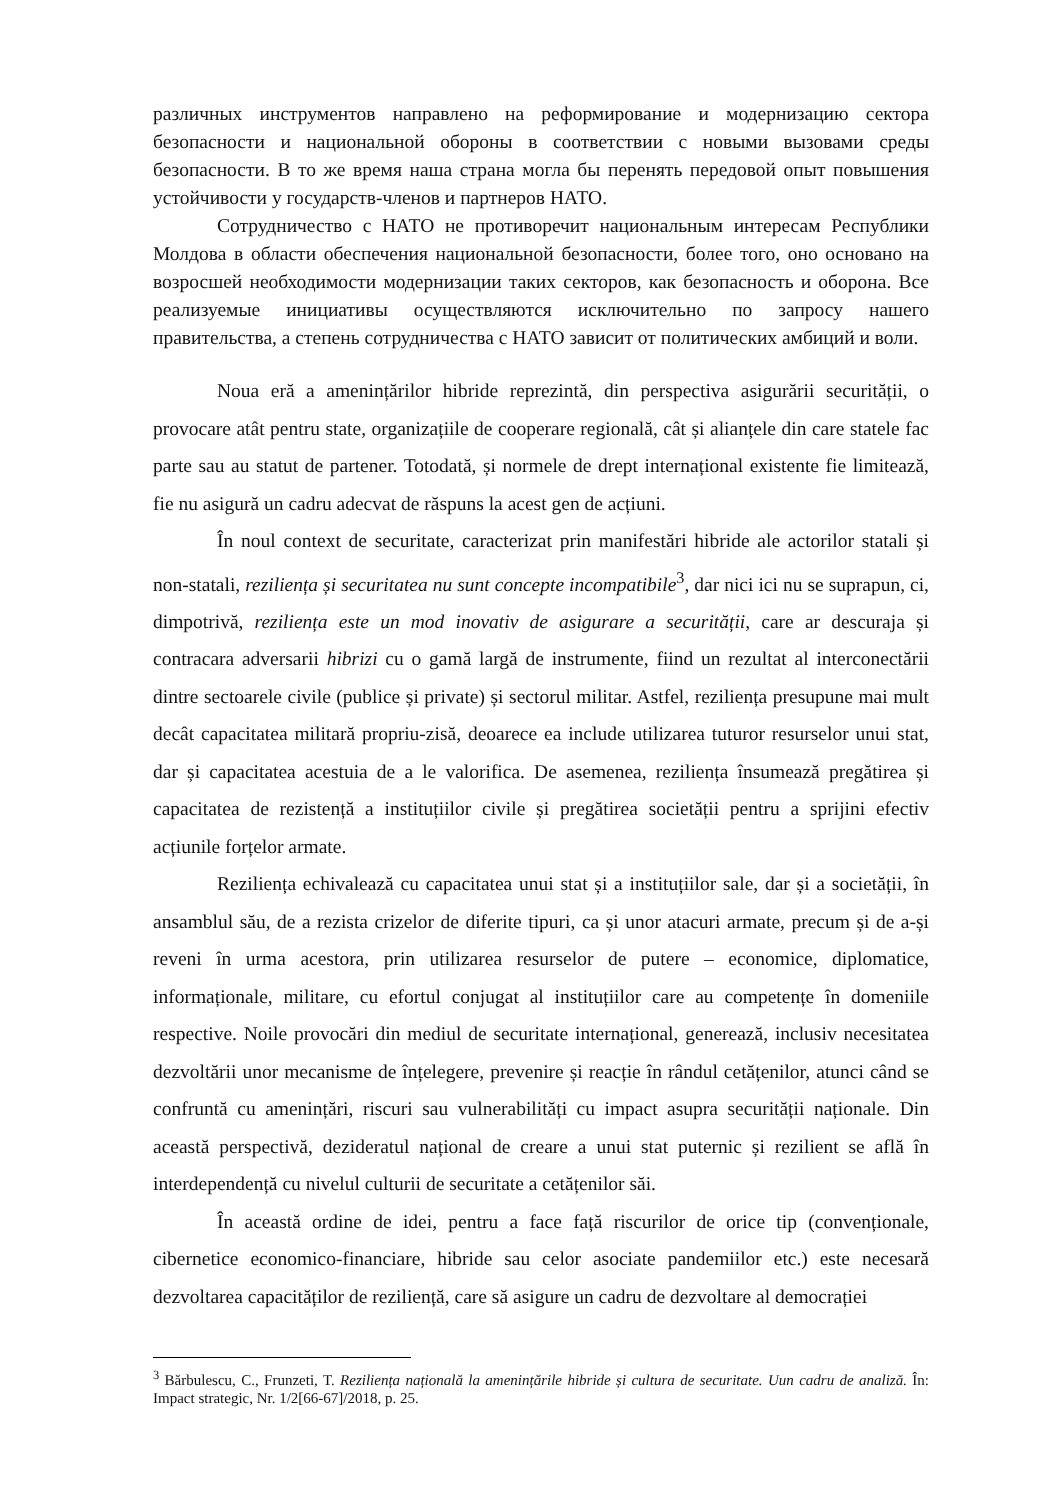различных инструментов направлено на реформирование и модернизацию сектора безопасности и национальной обороны в соответствии с новыми вызовами среды безопасности. В то же время наша страна могла бы перенять передовой опыт повышения устойчивости у государств-членов и партнеров НАТО.
Сотрудничество с НАТО не противоречит национальным интересам Республики Молдова в области обеспечения национальной безопасности, более того, оно основано на возросшей необходимости модернизации таких секторов, как безопасность и оборона. Все реализуемые инициативы осуществляются исключительно по запросу нашего правительства, а степень сотрудничества с НАТО зависит от политических амбиций и воли.
Noua eră a amenințărilor hibride reprezintă, din perspectiva asigurării securității, o provocare atât pentru state, organizațiile de cooperare regională, cât și alianțele din care statele fac parte sau au statut de partener. Totodată, și normele de drept internațional existente fie limitează, fie nu asigură un cadru adecvat de răspuns la acest gen de acțiuni.
În noul context de securitate, caracterizat prin manifestări hibride ale actorilor statali și non-statali, reziliența și securitatea nu sunt concepte incompatibile<sup>3</sup>, dar nici ici nu se suprapun, ci, dimpotrivă, reziliența este un mod inovativ de asigurare a securității, care ar descuraja și contracara adversarii hibrizi cu o gamă largă de instrumente, fiind un rezultat al interconectării dintre sectoarele civile (publice și private) și sectorul militar. Astfel, reziliența presupune mai mult decât capacitatea militară propriu-zisă, deoarece ea include utilizarea tuturor resurselor unui stat, dar și capacitatea acestuia de a le valorifica. De asemenea, reziliența însumează pregătirea și capacitatea de rezistență a instituțiilor civile și pregătirea societății pentru a sprijini efectiv acțiunile forțelor armate.
Reziliența echivalează cu capacitatea unui stat și a instituțiilor sale, dar și a societății, în ansamblul său, de a rezista crizelor de diferite tipuri, ca și unor atacuri armate, precum și de a-și reveni în urma acestora, prin utilizarea resurselor de putere – economice, diplomatice, informaționale, militare, cu efortul conjugat al instituțiilor care au competențe în domeniile respective. Noile provocări din mediul de securitate internațional, generează, inclusiv necesitatea dezvoltării unor mecanisme de înțelegere, prevenire și reacție în rândul cetățenilor, atunci când se confruntă cu amenințări, riscuri sau vulnerabilități cu impact asupra securității naționale. Din această perspectivă, dezideratul național de creare a unui stat puternic și rezilient se află în interdependență cu nivelul culturii de securitate a cetățenilor săi.
În această ordine de idei, pentru a face față riscurilor de orice tip (convenționale, cibernetice economico-financiare, hibride sau celor asociate pandemiilor etc.) este necesară dezvoltarea capacităților de reziliență, care să asigure un cadru de dezvoltare al democrației
<sup>3</sup> Bărbulescu, C., Frunzeti, T. Reziliența națională la amenințările hibride și cultura de securitate. Uun cadru de analiză. În: Impact strategic, Nr. 1/2[66-67]/2018, p. 25.